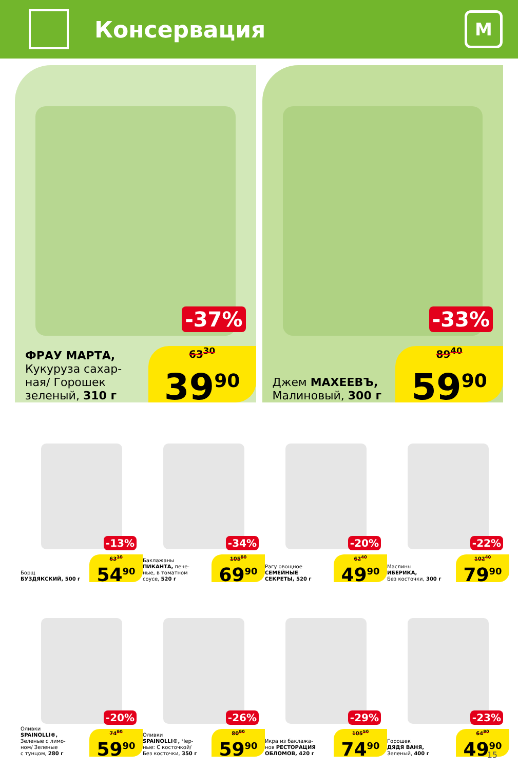Консервация
М
-37%
ФРАУ МАРТА,
Кукуруза сахар-
ная/ Горошек
зеленый, 310 г
63<sup>30</sup>
39<sup>90</sup>
-33%
Джем МАХЕЕВЪ,
Малиновый, 300 г
89<sup>40</sup>
59<sup>90</sup>
-13%
Борщ
БУЗДЯКСКИЙ, 500 г
63<sup>10</sup>
54<sup>90</sup>
-34%
Баклажаны
ПИКАНТА, пече-
ные, в томатном
соусе, 520 г
105<sup>90</sup>
69<sup>90</sup>
-20%
Рагу овощное
СЕМЕЙНЫЕ
СЕКРЕТЫ, 520 г
62<sup>40</sup>
49<sup>90</sup>
-22%
Маслины
ИБЕРИКА,
Без косточки, 300 г
102<sup>40</sup>
79<sup>90</sup>
-20%
Оливки
SPAINOLLI®,
Зеленые с лимо-
ном/ Зеленые
с тунцом, 280 г
74<sup>90</sup>
59<sup>90</sup>
-26%
Оливки
SPAINOLLI®, Чер-
ные: С косточкой/
Без косточки, 350 г
80<sup>90</sup>
59<sup>90</sup>
-29%
Икра из баклажа-
нов РЕСТОРАЦИЯ
ОБЛОМОВ, 420 г
105<sup>50</sup>
74<sup>90</sup>
-23%
Горошек
ДЯДЯ ВАНЯ,
Зеленый, 400 г
64<sup>80</sup>
49<sup>90</sup>
15